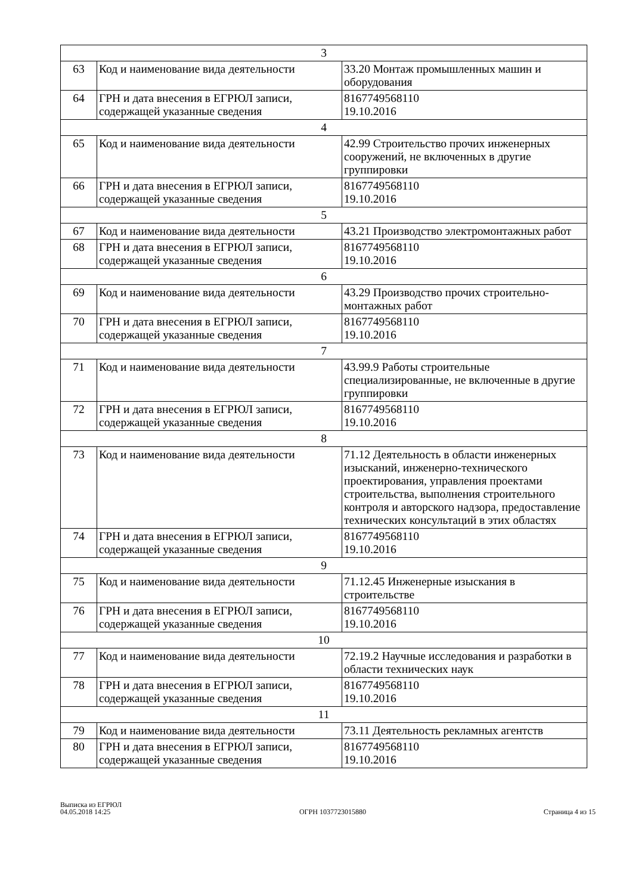| 3 | | |
| 63 | Код и наименование вида деятельности | 33.20 Монтаж промышленных машин и оборудования |
| 64 | ГРН и дата внесения в ЕГРЮЛ записи, содержащей указанные сведения | 8167749568110 19.10.2016 |
| 4 | | |
| 65 | Код и наименование вида деятельности | 42.99 Строительство прочих инженерных сооружений, не включенных в другие группировки |
| 66 | ГРН и дата внесения в ЕГРЮЛ записи, содержащей указанные сведения | 8167749568110 19.10.2016 |
| 5 | | |
| 67 | Код и наименование вида деятельности | 43.21 Производство электромонтажных работ |
| 68 | ГРН и дата внесения в ЕГРЮЛ записи, содержащей указанные сведения | 8167749568110 19.10.2016 |
| 6 | | |
| 69 | Код и наименование вида деятельности | 43.29 Производство прочих строительно-монтажных работ |
| 70 | ГРН и дата внесения в ЕГРЮЛ записи, содержащей указанные сведения | 8167749568110 19.10.2016 |
| 7 | | |
| 71 | Код и наименование вида деятельности | 43.99.9 Работы строительные специализированные, не включенные в другие группировки |
| 72 | ГРН и дата внесения в ЕГРЮЛ записи, содержащей указанные сведения | 8167749568110 19.10.2016 |
| 8 | | |
| 73 | Код и наименование вида деятельности | 71.12 Деятельность в области инженерных изысканий, инженерно-технического проектирования, управления проектами строительства, выполнения строительного контроля и авторского надзора, предоставление технических консультаций в этих областях |
| 74 | ГРН и дата внесения в ЕГРЮЛ записи, содержащей указанные сведения | 8167749568110 19.10.2016 |
| 9 | | |
| 75 | Код и наименование вида деятельности | 71.12.45 Инженерные изыскания в строительстве |
| 76 | ГРН и дата внесения в ЕГРЮЛ записи, содержащей указанные сведения | 8167749568110 19.10.2016 |
| 10 | | |
| 77 | Код и наименование вида деятельности | 72.19.2 Научные исследования и разработки в области технических наук |
| 78 | ГРН и дата внесения в ЕГРЮЛ записи, содержащей указанные сведения | 8167749568110 19.10.2016 |
| 11 | | |
| 79 | Код и наименование вида деятельности | 73.11 Деятельность рекламных агентств |
| 80 | ГРН и дата внесения в ЕГРЮЛ записи, содержащей указанные сведения | 8167749568110 19.10.2016 |
Выписка из ЕГРЮЛ
04.05.2018 14:25
ОГРН 1037723015880
Страница 4 из 15